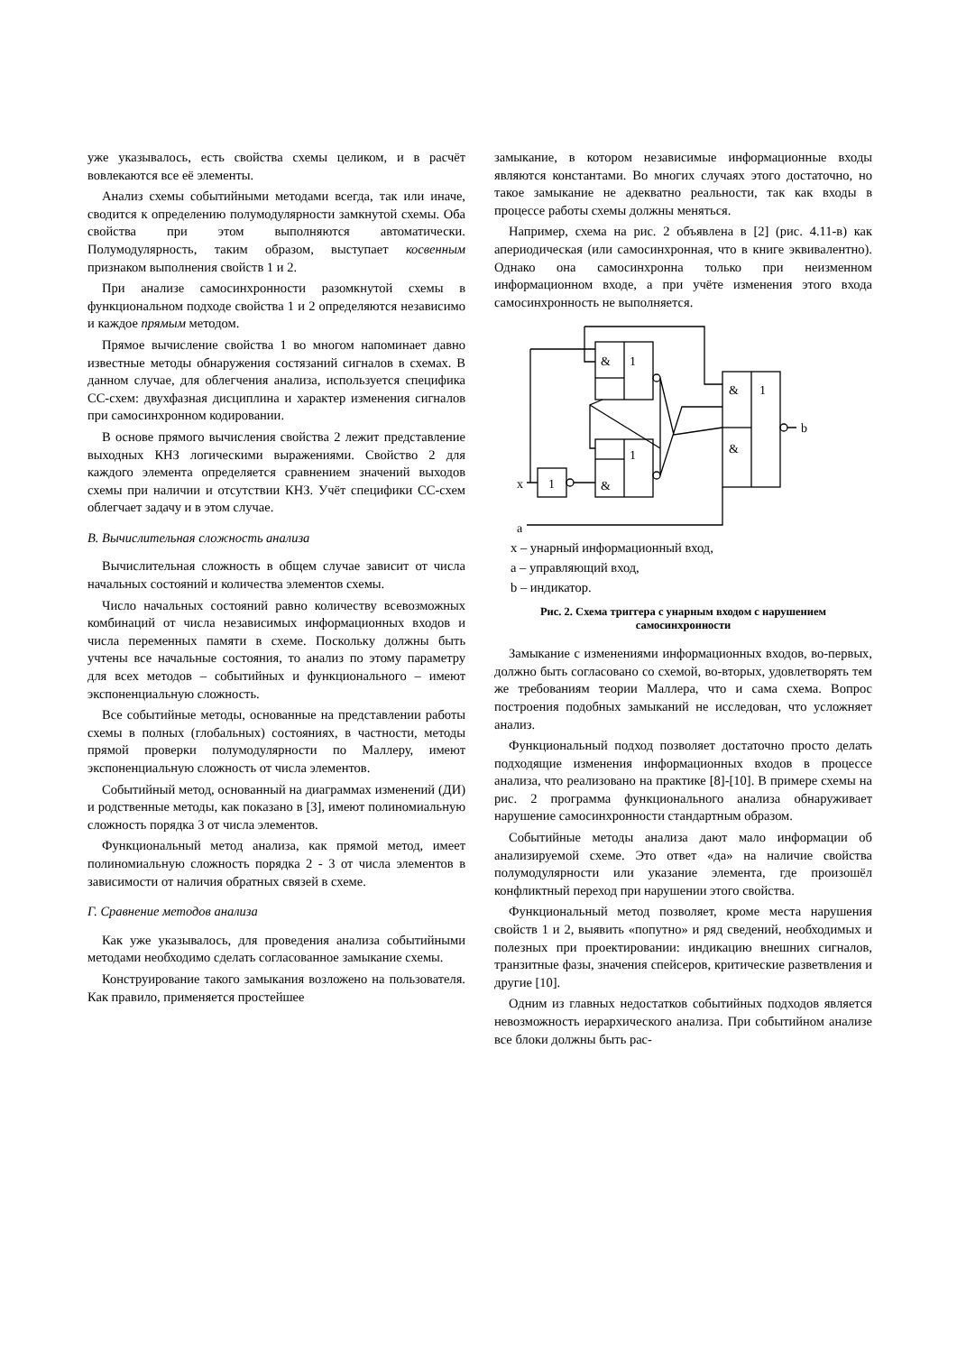уже указывалось, есть свойства схемы целиком, и в расчёт вовлекаются все её элементы.
Анализ схемы событийными методами всегда, так или иначе, сводится к определению полумодулярности замкнутой схемы. Оба свойства при этом выполняются автоматически. Полумодулярность, таким образом, выступает косвенным признаком выполнения свойств 1 и 2.
При анализе самосинхронности разомкнутой схемы в функциональном подходе свойства 1 и 2 определяются независимо и каждое прямым методом.
Прямое вычисление свойства 1 во многом напоминает давно известные методы обнаружения состязаний сигналов в схемах. В данном случае, для облегчения анализа, используется специфика СС-схем: двухфазная дисциплина и характер изменения сигналов при самосинхронном кодировании.
В основе прямого вычисления свойства 2 лежит представление выходных КНЗ логическими выражениями. Свойство 2 для каждого элемента определяется сравнением значений выходов схемы при наличии и отсутствии КНЗ. Учёт специфики СС-схем облегчает задачу и в этом случае.
В. Вычислительная сложность анализа
Вычислительная сложность в общем случае зависит от числа начальных состояний и количества элементов схемы.
Число начальных состояний равно количеству всевозможных комбинаций от числа независимых информационных входов и числа переменных памяти в схеме. Поскольку должны быть учтены все начальные состояния, то анализ по этому параметру для всех методов – событийных и функционального – имеют экспоненциальную сложность.
Все событийные методы, основанные на представлении работы схемы в полных (глобальных) состояниях, в частности, методы прямой проверки полумодулярности по Маллеру, имеют экспоненциальную сложность от числа элементов.
Событийный метод, основанный на диаграммах изменений (ДИ) и родственные методы, как показано в [3], имеют полиномиальную сложность порядка 3 от числа элементов.
Функциональный метод анализа, как прямой метод, имеет полиномиальную сложность порядка 2 - 3 от числа элементов в зависимости от наличия обратных связей в схеме.
Г. Сравнение методов анализа
Как уже указывалось, для проведения анализа событийными методами необходимо сделать согласованное замыкание схемы.
Конструирование такого замыкания возложено на пользователя. Как правило, применяется простейшее
замыкание, в котором независимые информационные входы являются константами. Во многих случаях этого достаточно, но такое замыкание не адекватно реальности, так как входы в процессе работы схемы должны меняться.
Например, схема на рис. 2 объявлена в [2] (рис. 4.11-в) как апериодическая (или самосинхронная, что в книге эквивалентно). Однако она самосинхронна только при неизменном информационном входе, а при учёте изменения этого входа самосинхронность не выполняется.
&
1
&
1
1
&
1
&
b
x
a
x – унарный информационный вход,
a – управляющий вход,
b – индикатор.
Рис. 2. Схема триггера с унарным входом с нарушением самосинхронности
Замыкание с изменениями информационных входов, во-первых, должно быть согласовано со схемой, во-вторых, удовлетворять тем же требованиям теории Маллера, что и сама схема. Вопрос построения подобных замыканий не исследован, что усложняет анализ.
Функциональный подход позволяет достаточно просто делать подходящие изменения информационных входов в процессе анализа, что реализовано на практике [8]-[10]. В примере схемы на рис. 2 программа функционального анализа обнаруживает нарушение самосинхронности стандартным образом.
Событийные методы анализа дают мало информации об анализируемой схеме. Это ответ «да» на наличие свойства полумодулярности или указание элемента, где произошёл конфликтный переход при нарушении этого свойства.
Функциональный метод позволяет, кроме места нарушения свойств 1 и 2, выявить «попутно» и ряд сведений, необходимых и полезных при проектировании: индикацию внешних сигналов, транзитные фазы, значения спейсеров, критические разветвления и другие [10].
Одним из главных недостатков событийных подходов является невозможность иерархического анализа. При событийном анализе все блоки должны быть рас-